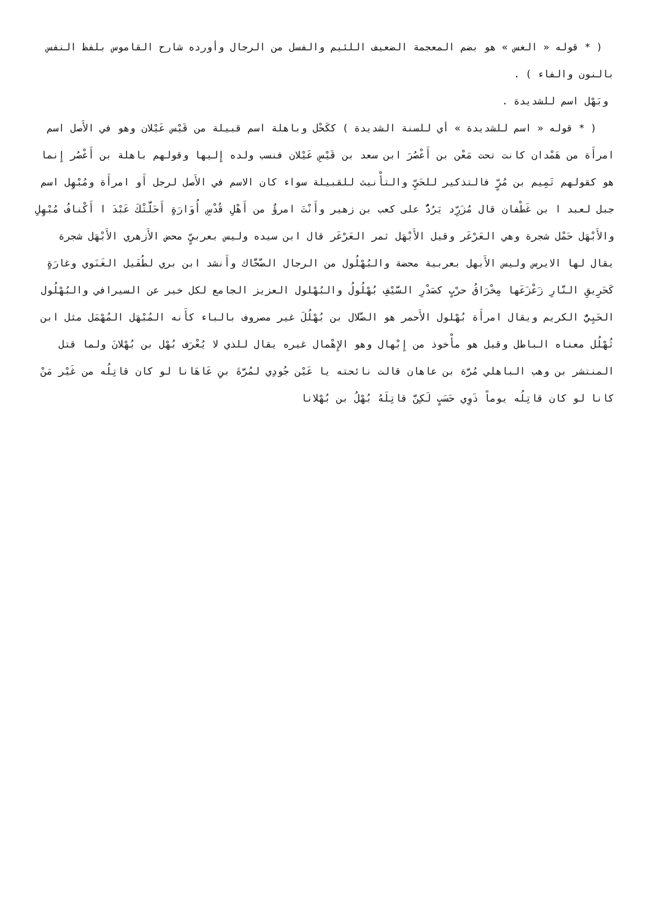( * قوله « الغس » هو بضم المعجمة الضعيف اللئيم والفسل من الرجال وأورده شارح القاموس بلفظ النفس بالنون والفاء ) .
وبَهْل اسم للشديدة .
( * قوله « اسم للشديدة » أي للسنة الشديدة ) ككَحْل وباهلة اسم قبيلة من قَيْس عَيْلان وهو في الأَصل اسم امرأَة من هَمْدان كانت تحت مَعْن بن أَعْصُرَ ابن سعد بن قَيْسِ عَيْلان فنسب ولده إِليها وقولهم باهلة بن أَعْصُر إِنما هو كقولهم تَمِيم بن مُرٍّ فالتذكير للحَيِّ والتأْنيث للقبيلة سواء كان الاسم في الأَصل لرجل أَو امرأَة ومُبْهِل اسم جبل لعبد ا بن غَطْفان قال مُزَرِّد يَرُدُّ على كعب بن زهير وأَنْتَ امرؤٌ من أَهْلِ قُدْسِ أُوَارَةٍ أَحَلَّتْكَ عَبْدَ ا أَكْنافُ مُبْهِلِ والأَبْهَل حَمْل شجرة وهي العَرْعَر وقيل الأَبْهَل ثمر العَرْعَر قال ابن سيده وليس بعربيٍّ محض الأَزهري الأَبْهَل شجرة يقال لها الايرس وليس الأَبهل بعربية محضة والبُهْلُول من الرجال الضَّحَّاك وأَنشد ابن بري لطُفَيل الغَنَوي وغارَةٍ كَحَرِيقِ النَّارِ زَعْزَعَها مِخْرَاقُ حرْبٍ كصَدْرِ السَّيْفِ بُهْلُولُ والبُهْلول العزيز الجامع لكل خير عن السيرافي والبُهْلُول الحَيِيُّ الكريم ويقال امرأَة بُهْلول الأَحمر هو الضَّلال بن بُهْلُلَ غير مصروف بالباء كأَنه المُبْهَل المُهْمَل مثل ابن ثُهْلُل معناه الباطل وقيل هو مأْخوذ من إِبْهال وهو الإِهْمال غيره يقال للذي لا يُعْرَف بُهْل بن بُهْلانَ ولما قتل المنتشر بن وهب الباهلي مُرَّة بن عاهان قالت نائحته يا عَيْن جُودِي لمُرَّةَ بنِ عَاهَانا لو كان قاتِلُه من غَيْر مَنْ كانا لو كان قاتِلُه يوماً ذَوِي حَسَبٍ لَكِنَّ قاتِلَهُ بُهْلُ بن بُهْلانا